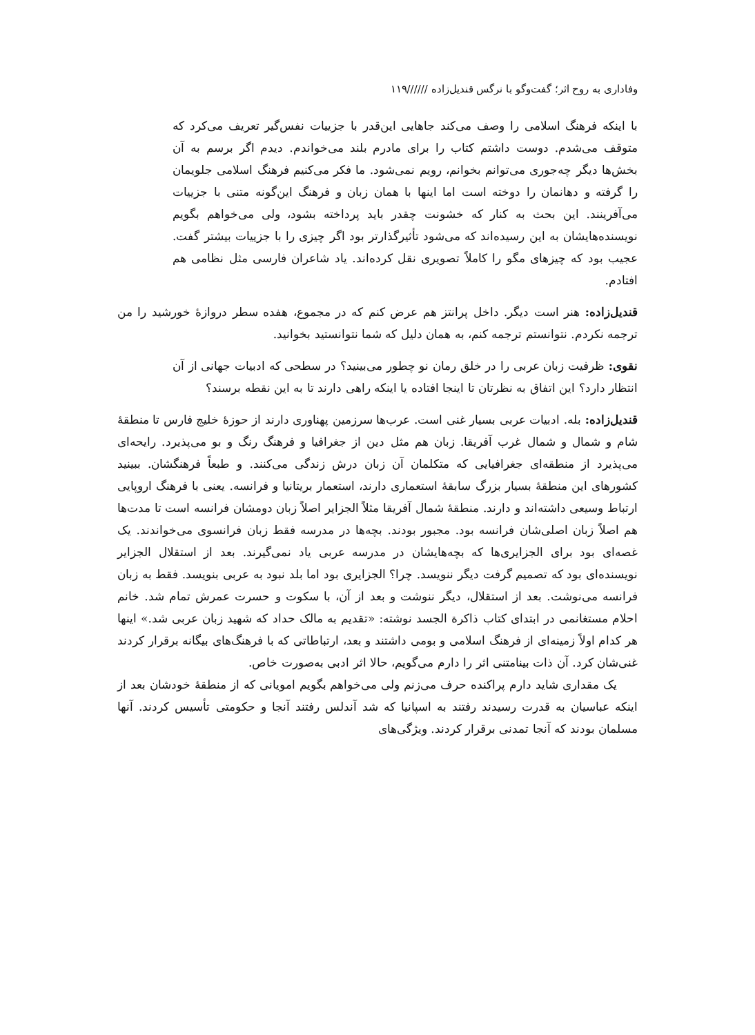وفاداری به روح اثر؛ گفت‌وگو با نرگس قندیل‌زاده //////۱۱۹
با اینکه فرهنگ اسلامی را وصف می‌کند جاهایی این‌قدر با جزییات نفس‌گیر تعریف می‌کرد که متوقف می‌شدم. دوست داشتم کتاب را برای مادرم بلند می‌خواندم. دیدم اگر برسم به آن بخش‌ها دیگر چه‌جوری می‌توانم بخوانم، رویم نمی‌شود. ما فکر می‌کنیم فرهنگ اسلامی جلویمان را گرفته و دهانمان را دوخته است اما اینها با همان زبان و فرهنگ این‌گونه متنی با جزییات می‌آفرینند. این بحث به کنار که خشونت چقدر باید پرداخته بشود، ولی می‌خواهم بگویم نویسنده‌هایشان به این رسیده‌اند که می‌شود تأثیرگذارتر بود اگر چیزی را با جزییات بیشتر گفت. عجیب بود که چیزهای مگو را کاملاً تصویری نقل کرده‌اند. یاد شاعران فارسی مثل نظامی هم افتادم.
قندیل‌زاده: هنر است دیگر. داخل پرانتز هم عرض کنم که در مجموع، هفده سطر دروازهٔ خورشید را من ترجمه نکردم. نتوانستم ترجمه کنم، به همان دلیل که شما نتوانستید بخوانید.
نقوی: ظرفیت زبان عربی را در خلق رمان نو چطور می‌بینید؟ در سطحی که ادبیات جهانی از آن انتظار دارد؟ این اتفاق به نظرتان تا اینجا افتاده یا اینکه راهی دارند تا به این نقطه برسند؟
قندیل‌زاده: بله. ادبیات عربی بسیار غنی است. عرب‌ها سرزمین پهناوری دارند از حوزهٔ خلیج فارس تا منطقهٔ شام و شمال و شمال غرب آفریقا. زبان هم مثل دین از جغرافیا و فرهنگ رنگ و بو می‌پذیرد. رایحه‌ای می‌پذیرد از منطقه‌ای جغرافیایی که متکلمان آن زبان درش زندگی می‌کنند. و طبعاً فرهنگشان. ببینید کشورهای این منطقهٔ بسیار بزرگ سابقهٔ استعماری دارند، استعمار بریتانیا و فرانسه. یعنی با فرهنگ اروپایی ارتباط وسیعی داشته‌اند و دارند. منطقهٔ شمال آفریقا مثلاً الجزایر اصلاً زبان دومشان فرانسه است تا مدت‌ها هم اصلاً زبان اصلی‌شان فرانسه بود. مجبور بودند. بچه‌ها در مدرسه فقط زبان فرانسوی می‌خواندند. یک غصه‌ای بود برای الجزایری‌ها که بچه‌هایشان در مدرسه عربی یاد نمی‌گیرند. بعد از استقلال الجزایر نویسنده‌ای بود که تصمیم گرفت دیگر ننویسد. چرا؟ الجزایری بود اما بلد نبود به عربی بنویسد. فقط به زبان فرانسه می‌نوشت. بعد از استقلال، دیگر ننوشت و بعد از آن، با سکوت و حسرت عمرش تمام شد. خانم احلام مستغانمی در ابتدای کتاب ذاکرة الجسد نوشته: «تقدیم به مالک حداد که شهید زبان عربی شد.» اینها هر کدام اولاً زمینه‌ای از فرهنگ اسلامی و بومی داشتند و بعد، ارتباطاتی که با فرهنگ‌های بیگانه برقرار کردند غنی‌شان کرد. آن ذات بینامتنی اثر را دارم می‌گویم، حالا اثر ادبی به‌صورت خاص.
یک مقداری شاید دارم پراکنده حرف می‌زنم ولی می‌خواهم بگویم امویانی که از منطقهٔ خودشان بعد از اینکه عباسیان به قدرت رسیدند رفتند به اسپانیا که شد آندلس رفتند آنجا و حکومتی تأسیس کردند. آنها مسلمان بودند که آنجا تمدنی برقرار کردند. ویژگی‌های